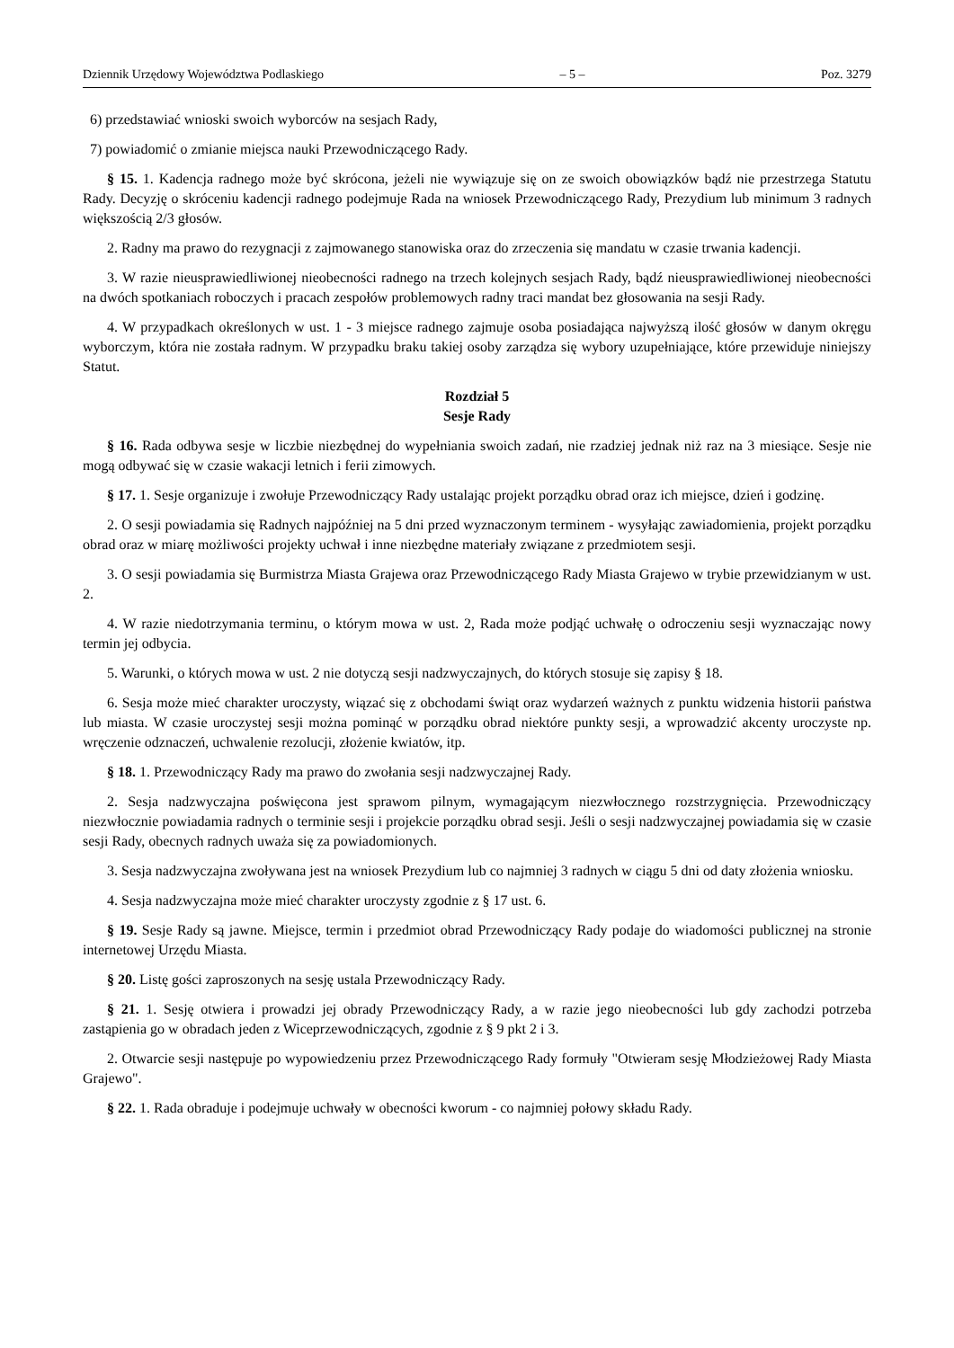Dziennik Urzędowy Województwa Podlaskiego – 5 – Poz. 3279
6) przedstawiać wnioski swoich wyborców na sesjach Rady,
7) powiadomić o zmianie miejsca nauki Przewodniczącego Rady.
§ 15. 1. Kadencja radnego może być skrócona, jeżeli nie wywiązuje się on ze swoich obowiązków bądź nie przestrzega Statutu Rady. Decyzję o skróceniu kadencji radnego podejmuje Rada na wniosek Przewodniczącego Rady, Prezydium lub minimum 3 radnych większością 2/3 głosów.
2. Radny ma prawo do rezygnacji z zajmowanego stanowiska oraz do zrzeczenia się mandatu w czasie trwania kadencji.
3. W razie nieusprawiedliwionej nieobecności radnego na trzech kolejnych sesjach Rady, bądź nieusprawiedliwionej nieobecności na dwóch spotkaniach roboczych i pracach zespołów problemowych radny traci mandat bez głosowania na sesji Rady.
4. W przypadkach określonych w ust. 1 - 3 miejsce radnego zajmuje osoba posiadająca najwyższą ilość głosów w danym okręgu wyborczym, która nie została radnym. W przypadku braku takiej osoby zarządza się wybory uzupełniające, które przewiduje niniejszy Statut.
Rozdział 5
Sesje Rady
§ 16. Rada odbywa sesje w liczbie niezbędnej do wypełniania swoich zadań, nie rzadziej jednak niż raz na 3 miesiące. Sesje nie mogą odbywać się w czasie wakacji letnich i ferii zimowych.
§ 17. 1. Sesje organizuje i zwołuje Przewodniczący Rady ustalając projekt porządku obrad oraz ich miejsce, dzień i godzinę.
2. O sesji powiadamia się Radnych najpóźniej na 5 dni przed wyznaczonym terminem - wysyłając zawiadomienia, projekt porządku obrad oraz w miarę możliwości projekty uchwał i inne niezbędne materiały związane z przedmiotem sesji.
3. O sesji powiadamia się Burmistrza Miasta Grajewa oraz Przewodniczącego Rady Miasta Grajewo w trybie przewidzianym w ust. 2.
4. W razie niedotrzymania terminu, o którym mowa w ust. 2, Rada może podjąć uchwałę o odroczeniu sesji wyznaczając nowy termin jej odbycia.
5. Warunki, o których mowa w ust. 2 nie dotyczą sesji nadzwyczajnych, do których stosuje się zapisy § 18.
6. Sesja może mieć charakter uroczysty, wiązać się z obchodami świąt oraz wydarzeń ważnych z punktu widzenia historii państwa lub miasta. W czasie uroczystej sesji można pominąć w porządku obrad niektóre punkty sesji, a wprowadzić akcenty uroczyste np. wręczenie odznaczeń, uchwalenie rezolucji, złożenie kwiatów, itp.
§ 18. 1. Przewodniczący Rady ma prawo do zwołania sesji nadzwyczajnej Rady.
2. Sesja nadzwyczajna poświęcona jest sprawom pilnym, wymagającym niezwłocznego rozstrzygnięcia. Przewodniczący niezwłocznie powiadamia radnych o terminie sesji i projekcie porządku obrad sesji. Jeśli o sesji nadzwyczajnej powiadamia się w czasie sesji Rady, obecnych radnych uważa się za powiadomionych.
3. Sesja nadzwyczajna zwoływana jest na wniosek Prezydium lub co najmniej 3 radnych w ciągu 5 dni od daty złożenia wniosku.
4. Sesja nadzwyczajna może mieć charakter uroczysty zgodnie z § 17 ust. 6.
§ 19. Sesje Rady są jawne. Miejsce, termin i przedmiot obrad Przewodniczący Rady podaje do wiadomości publicznej na stronie internetowej Urzędu Miasta.
§ 20. Listę gości zaproszonych na sesję ustala Przewodniczący Rady.
§ 21. 1. Sesję otwiera i prowadzi jej obrady Przewodniczący Rady, a w razie jego nieobecności lub gdy zachodzi potrzeba zastąpienia go w obradach jeden z Wiceprzewodniczących, zgodnie z § 9 pkt 2 i 3.
2. Otwarcie sesji następuje po wypowiedzeniu przez Przewodniczącego Rady formuły "Otwieram sesję Młodzieżowej Rady Miasta Grajewo".
§ 22. 1. Rada obraduje i podejmuje uchwały w obecności kworum - co najmniej połowy składu Rady.